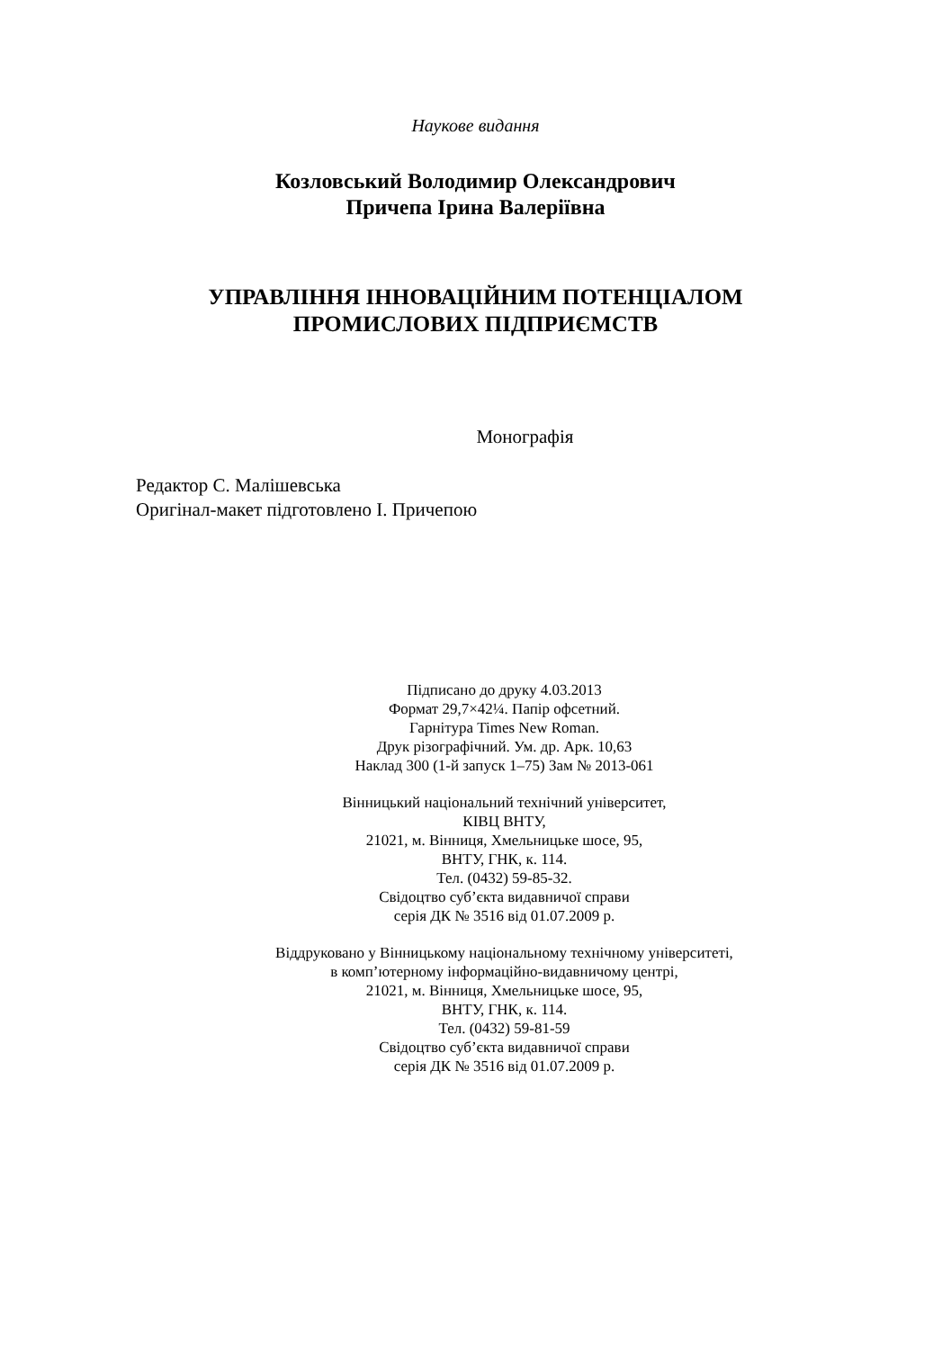Наукове видання
Козловський Володимир Олександрович
Причепа Ірина Валеріївна
УПРАВЛІННЯ ІННОВАЦІЙНИМ ПОТЕНЦІАЛОМ
ПРОМИСЛОВИХ ПІДПРИЄМСТВ
Монографія
Редактор С. Малішевська
Оригінал-макет підготовлено І. Причепою
Підписано до друку 4.03.2013
Формат 29,7×42¼. Папір офсетний.
Гарнітура Times New Roman.
Друк різографічний. Ум. др. Арк. 10,63
Наклад 300 (1-й запуск 1–75) Зам № 2013-061
Вінницький національний технічний університет,
КІВЦ ВНТУ,
21021, м. Вінниця, Хмельницьке шосе, 95,
ВНТУ, ГНК, к. 114.
Тел. (0432) 59-85-32.
Свідоцтво суб’єкта видавничої справи
серія ДК № 3516 від 01.07.2009 р.
Віддруковано у Вінницькому національному технічному університеті,
в комп’ютерному інформаційно-видавничому центрі,
21021, м. Вінниця, Хмельницьке шосе, 95,
ВНТУ, ГНК, к. 114.
Тел. (0432) 59-81-59
Свідоцтво суб’єкта видавничої справи
серія ДК № 3516 від 01.07.2009 р.